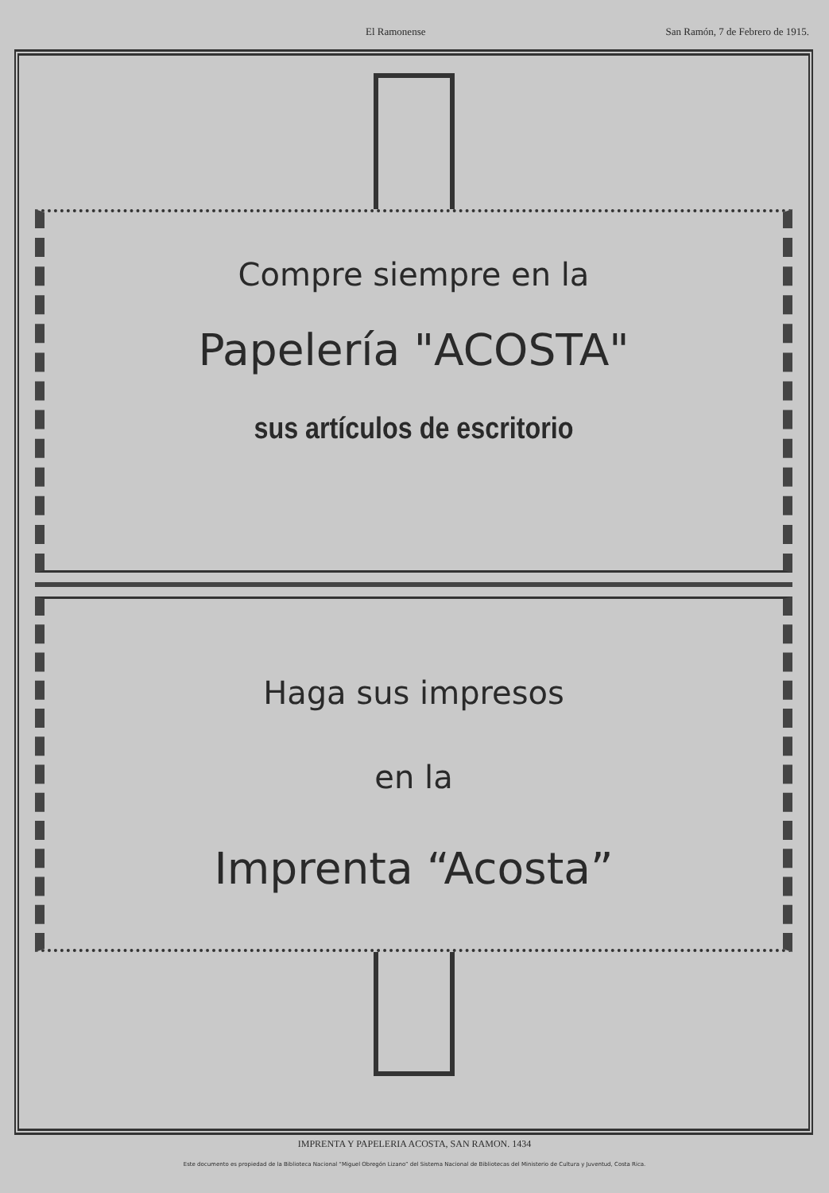El Ramonense San Ramón, 7 de Febrero de 1915.
Compre siempre en la
Papelería "ACOSTA"
sus artículos de escritorio
Haga sus impresos
en la
Imprenta “Acosta”
IMPRENTA Y PAPELERIA ACOSTA, SAN RAMON. 1434
Este documento es propiedad de la Biblioteca Nacional “Miguel Obregón Lizano” del Sistema Nacional de Bibliotecas del Ministerio de Cultura y Juventud, Costa Rica.